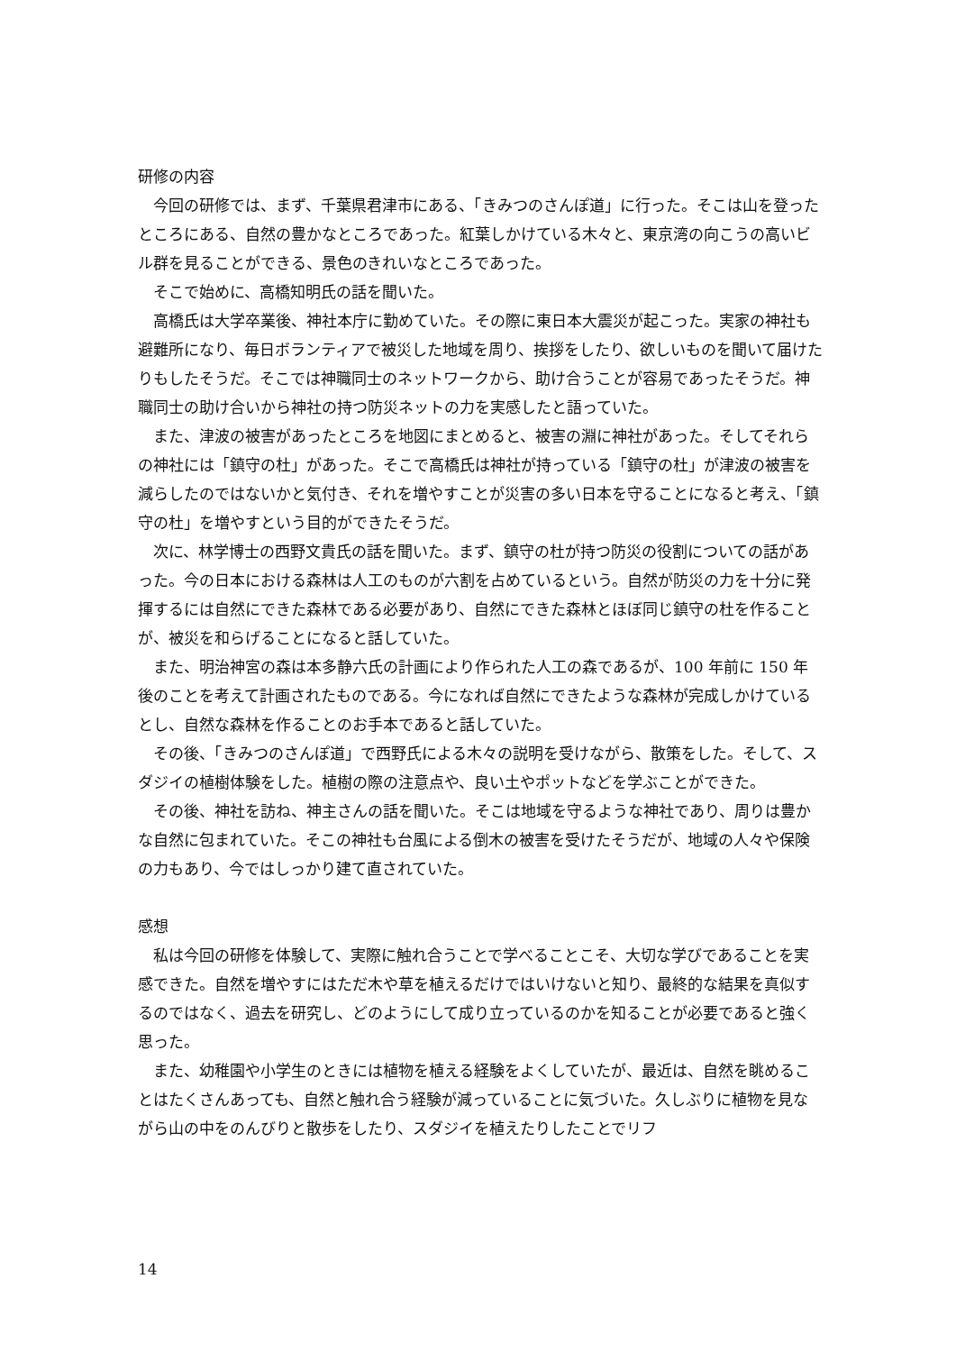研修の内容
今回の研修では、まず、千葉県君津市にある、「きみつのさんぽ道」に行った。そこは山を登ったところにある、自然の豊かなところであった。紅葉しかけている木々と、東京湾の向こうの高いビル群を見ることができる、景色のきれいなところであった。
そこで始めに、高橋知明氏の話を聞いた。
高橋氏は大学卒業後、神社本庁に勤めていた。その際に東日本大震災が起こった。実家の神社も避難所になり、毎日ボランティアで被災した地域を周り、挨拶をしたり、欲しいものを聞いて届けたりもしたそうだ。そこでは神職同士のネットワークから、助け合うことが容易であったそうだ。神職同士の助け合いから神社の持つ防災ネットの力を実感したと語っていた。
また、津波の被害があったところを地図にまとめると、被害の淵に神社があった。そしてそれらの神社には「鎮守の杜」があった。そこで高橋氏は神社が持っている「鎮守の杜」が津波の被害を減らしたのではないかと気付き、それを増やすことが災害の多い日本を守ることになると考え、「鎮守の杜」を増やすという目的ができたそうだ。
次に、林学博士の西野文貴氏の話を聞いた。まず、鎮守の杜が持つ防災の役割についての話があった。今の日本における森林は人工のものが六割を占めているという。自然が防災の力を十分に発揮するには自然にできた森林である必要があり、自然にできた森林とほぼ同じ鎮守の杜を作ることが、被災を和らげることになると話していた。
また、明治神宮の森は本多静六氏の計画により作られた人工の森であるが、100 年前に 150 年後のことを考えて計画されたものである。今になれば自然にできたような森林が完成しかけているとし、自然な森林を作ることのお手本であると話していた。
その後、「きみつのさんぽ道」で西野氏による木々の説明を受けながら、散策をした。そして、スダジイの植樹体験をした。植樹の際の注意点や、良い土やポットなどを学ぶことができた。
その後、神社を訪ね、神主さんの話を聞いた。そこは地域を守るような神社であり、周りは豊かな自然に包まれていた。そこの神社も台風による倒木の被害を受けたそうだが、地域の人々や保険の力もあり、今ではしっかり建て直されていた。
感想
私は今回の研修を体験して、実際に触れ合うことで学べることこそ、大切な学びであることを実感できた。自然を増やすにはただ木や草を植えるだけではいけないと知り、最終的な結果を真似するのではなく、過去を研究し、どのようにして成り立っているのかを知ることが必要であると強く思った。
また、幼稚園や小学生のときには植物を植える経験をよくしていたが、最近は、自然を眺めることはたくさんあっても、自然と触れ合う経験が減っていることに気づいた。久しぶりに植物を見ながら山の中をのんびりと散歩をしたり、スダジイを植えたりしたことでリフ
14